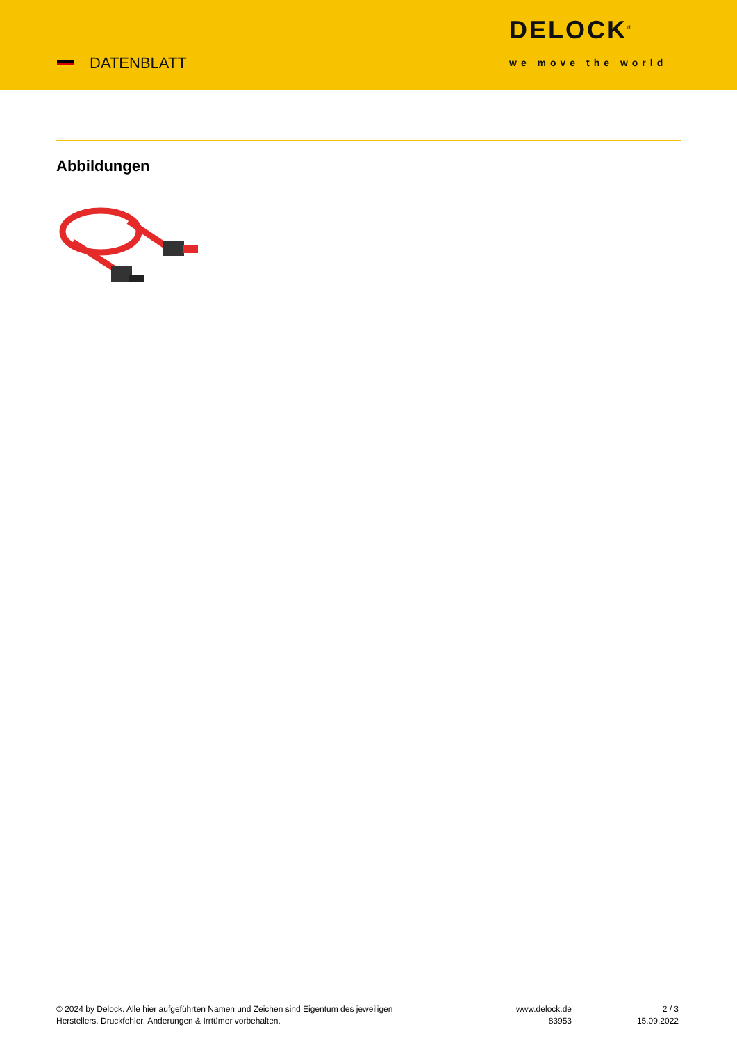DATENBLATT
DELOCK<sup>®</sup>
we move the world
Abbildungen
© 2024 by Delock. Alle hier aufgeführten Namen und Zeichen sind Eigentum des jeweiligen
Herstellers. Druckfehler, Änderungen & Irrtümer vorbehalten.
www.delock.de
83953
2 / 3
15.09.2022